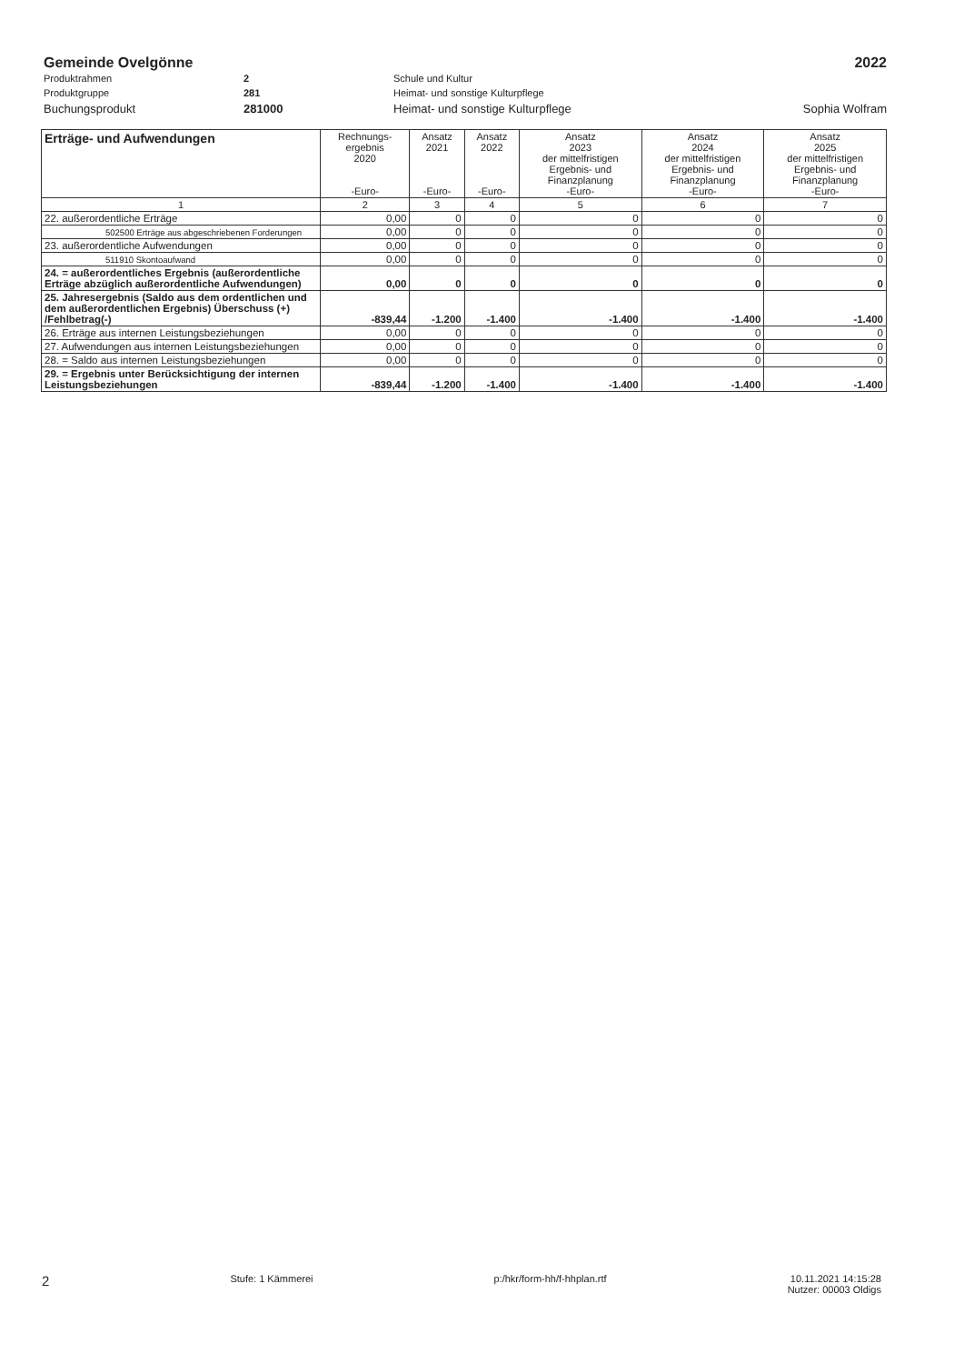Gemeinde Ovelgönne 2022
Produktrahmen 2 Schule und Kultur
Produktgruppe 281 Heimat- und sonstige Kulturpflege
Buchungsprodukt 281000 Heimat- und sonstige Kulturpflege Sophia Wolfram
| Erträge- und Aufwendungen | Rechnungs- ergebnis 2020 -Euro- | Ansatz 2021 -Euro- | Ansatz 2022 -Euro- | Ansatz 2023 der mittelfristigen Ergebnis- und Finanzplanung -Euro- | Ansatz 2024 der mittelfristigen Ergebnis- und Finanzplanung -Euro- | Ansatz 2025 der mittelfristigen Ergebnis- und Finanzplanung -Euro- |
| --- | --- | --- | --- | --- | --- | --- |
| 1 | 2 | 3 | 4 | 5 | 6 | 7 |
| 22. außerordentliche Erträge | 0,00 | 0 | 0 | 0 | 0 | 0 |
| 502500 Erträge aus abgeschriebenen Forderungen | 0,00 | 0 | 0 | 0 | 0 | 0 |
| 23. außerordentliche Aufwendungen | 0,00 | 0 | 0 | 0 | 0 | 0 |
| 511910 Skontoaufwand | 0,00 | 0 | 0 | 0 | 0 | 0 |
| 24. = außerordentliches Ergebnis (außerordentliche Erträge abzüglich außerordentliche Aufwendungen) | 0,00 | 0 | 0 | 0 | 0 | 0 |
| 25. Jahresergebnis (Saldo aus dem ordentlichen und dem außerordentlichen Ergebnis) Überschuss (+) /Fehlbetrag(-) | -839,44 | -1.200 | -1.400 | -1.400 | -1.400 | -1.400 |
| 26. Erträge aus internen Leistungsbeziehungen | 0,00 | 0 | 0 | 0 | 0 | 0 |
| 27. Aufwendungen aus internen Leistungsbeziehungen | 0,00 | 0 | 0 | 0 | 0 | 0 |
| 28. = Saldo aus internen Leistungsbeziehungen | 0,00 | 0 | 0 | 0 | 0 | 0 |
| 29. = Ergebnis unter Berücksichtigung der internen Leistungsbeziehungen | -839,44 | -1.200 | -1.400 | -1.400 | -1.400 | -1.400 |
2 Stufe: 1 Kämmerei p:/hkr/form-hh/f-hhplan.rtf 10.11.2021 14:15:28
Nutzer: 00003 Oldigs